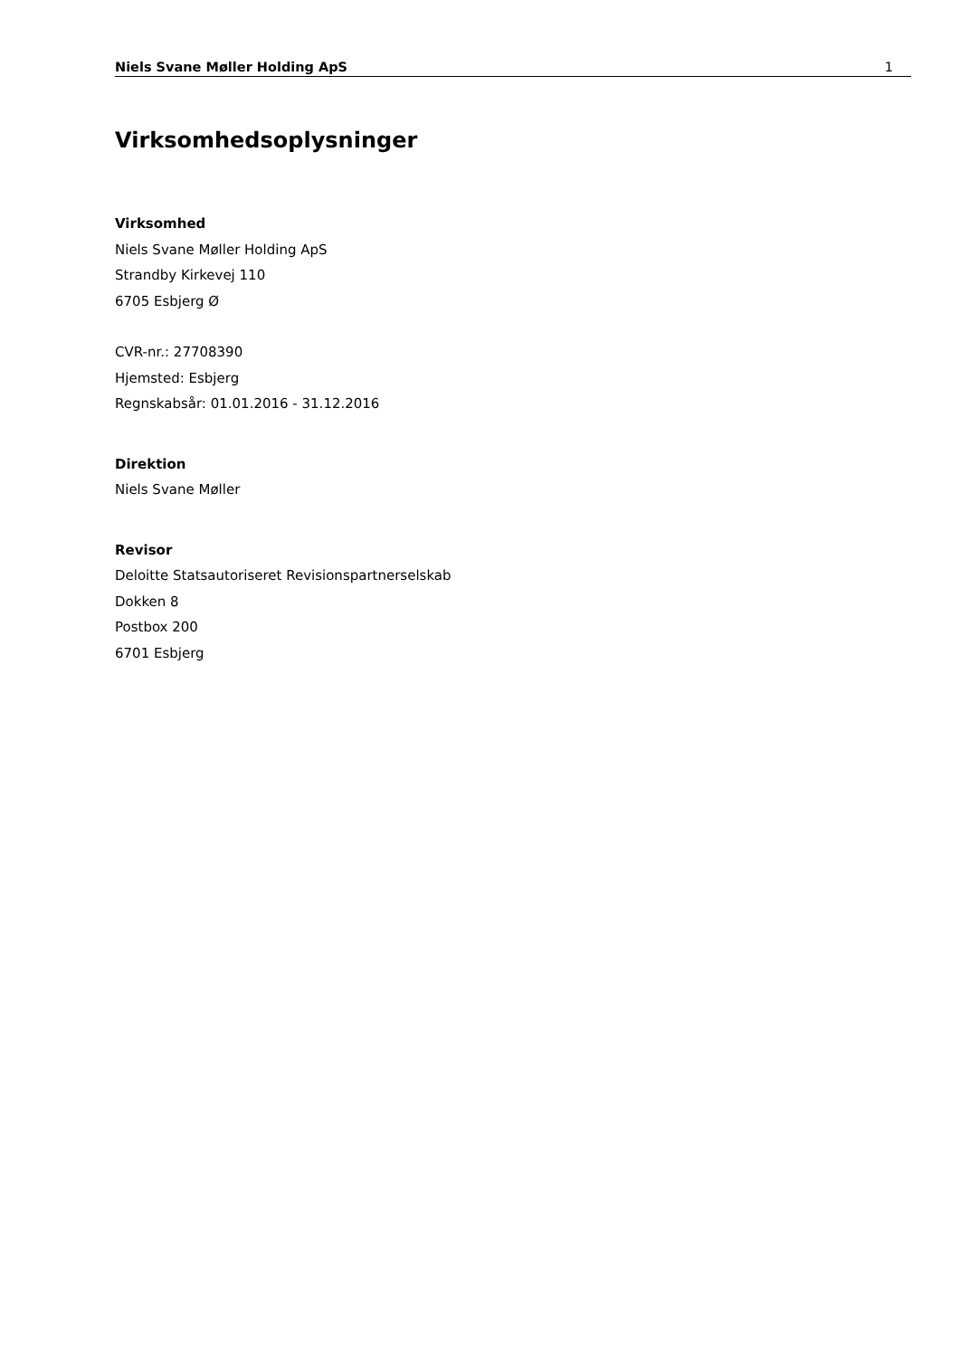Niels Svane Møller Holding ApS 1
Virksomhedsoplysninger
Virksomhed
Niels Svane Møller Holding ApS
Strandby Kirkevej 110
6705 Esbjerg Ø
CVR-nr.: 27708390
Hjemsted: Esbjerg
Regnskabsår: 01.01.2016 - 31.12.2016
Direktion
Niels Svane Møller
Revisor
Deloitte Statsautoriseret Revisionspartnerselskab
Dokken 8
Postbox 200
6701 Esbjerg